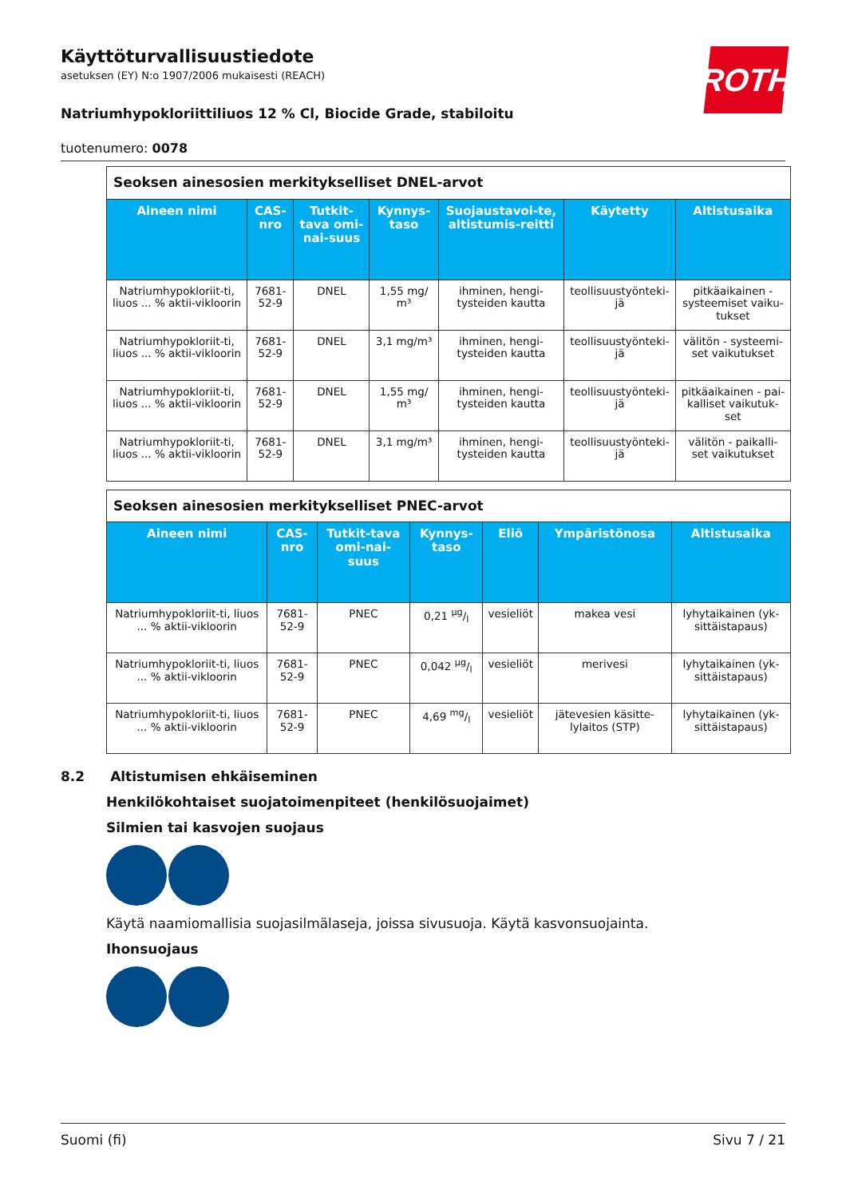ROTH
Käyttöturvallisuustiedote
asetuksen (EY) N:o 1907/2006 mukaisesti (REACH)
Natriumhypokloriittiliuos 12 % Cl, Biocide Grade, stabiloitu
tuotenumero: 0078
| Seoksen ainesosien merkitykselliset DNEL-arvot | | | | | | |
| --- | --- | --- | --- | --- | --- | --- |
| Aineen nimi | CAS-nro | Tutkit-tava omi-nai-suus | Kynnys-taso | Suojaustavoi-te, altistumis-reitti | Käytetty | Altistusaika |
| Natriumhypokloriit-ti, liuos ... % aktii-vikloorin | 7681-52-9 | DNEL | 1,55 mg/ m³ | ihminen, hengi-tysteiden kautta | teollisuustyönteki-jä | pitkäaikainen - systeemiset vaiku-tukset |
| Natriumhypokloriit-ti, liuos ... % aktii-vikloorin | 7681-52-9 | DNEL | 3,1 mg/m³ | ihminen, hengi-tysteiden kautta | teollisuustyönteki-jä | välitön - systeemi-set vaikutukset |
| Natriumhypokloriit-ti, liuos ... % aktii-vikloorin | 7681-52-9 | DNEL | 1,55 mg/ m³ | ihminen, hengi-tysteiden kautta | teollisuustyönteki-jä | pitkäaikainen - pai-kalliset vaikutuk-set |
| Natriumhypokloriit-ti, liuos ... % aktii-vikloorin | 7681-52-9 | DNEL | 3,1 mg/m³ | ihminen, hengi-tysteiden kautta | teollisuustyönteki-jä | välitön - paikalli-set vaikutukset |
| Seoksen ainesosien merkitykselliset PNEC-arvot | | | | | | |
| --- | --- | --- | --- | --- | --- | --- |
| Aineen nimi | CAS-nro | Tutkit-tava omi-nai-suus | Kynnys-taso | Eliö | Ympäristönosa | Altistusaika |
| Natriumhypokloriit-ti, liuos ... % aktii-vikloorin | 7681-52-9 | PNEC | 0,21 µg/l | vesieliöt | makea vesi | lyhytaikainen (yk-sittäistapaus) |
| Natriumhypokloriit-ti, liuos ... % aktii-vikloorin | 7681-52-9 | PNEC | 0,042 µg/l | vesieliöt | merivesi | lyhytaikainen (yk-sittäistapaus) |
| Natriumhypokloriit-ti, liuos ... % aktii-vikloorin | 7681-52-9 | PNEC | 4,69 mg/l | vesieliöt | jätevesien käsitte-lylaitos (STP) | lyhytaikainen (yk-sittäistapaus) |
8.2 Altistumisen ehkäiseminen
Henkilökohtaiset suojatoimenpiteet (henkilösuojaimet)
Silmien tai kasvojen suojaus
Käytä naamiomallisia suojasilmälaseja, joissa sivusuoja. Käytä kasvonsuojainta.
Ihonsuojaus
Suomi (fi) Sivu 7 / 21